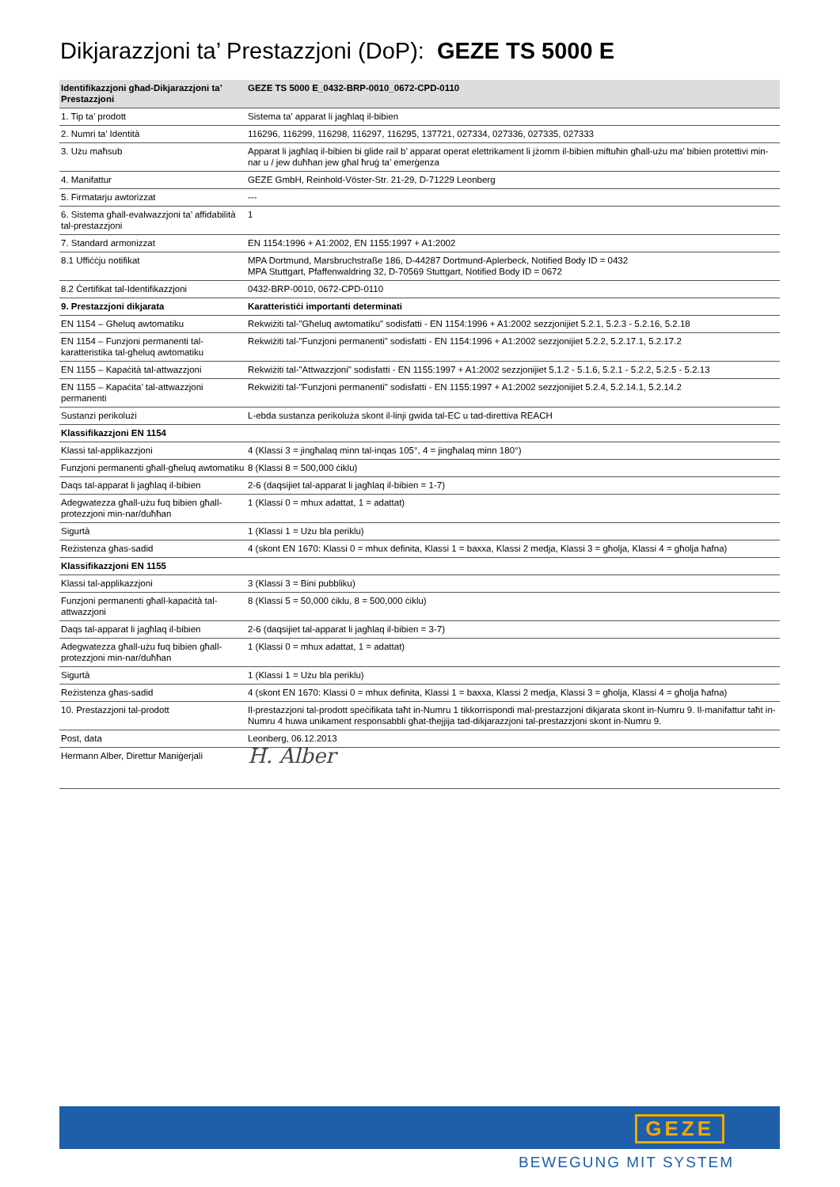Dikjarazzjoni ta’ Prestazzjoni (DoP): GEZE TS 5000 E
| Identifikazzjoni għad-Dikjarazzjoni ta’ Prestazzjoni | GEZE TS 5000 E_0432-BRP-0010_0672-CPD-0110 |
| --- | --- |
| 1. Tip ta’ prodott | Sistema ta’ apparat li jagħlaq il-bibien |
| 2. Numri ta’ Identità | 116296, 116299, 116298, 116297, 116295, 137721, 027334, 027336, 027335, 027333 |
| 3. Użu maħsub | Apparat li jagħlaq il-bibien bi glide rail b’ apparat operat elettrikament li jżomm il-bibien miftuħin għall-użu ma’ bibien protettivi min-nar u / jew duħħan jew għal ħruġ ta’ emerġenza |
| 4. Manifattur | GEZE GmbH, Reinhold-Vöster-Str. 21-29, D-71229 Leonberg |
| 5. Firmatarju awtorizzat | --- |
| 6. Sistema għall-evalwazzjoni ta’ affidabilità tal-prestazzjoni | 1 |
| 7. Standard armonizzat | EN 1154:1996 + A1:2002, EN 1155:1997 + A1:2002 |
| 8.1 Uffiċċju notifikat | MPA Dortmund, Marsbruchstraße 186, D-44287 Dortmund-Aplerbeck, Notified Body ID = 0432 MPA Stuttgart, Pfaffenwaldring 32, D-70569 Stuttgart, Notified Body ID = 0672 |
| 8.2 Ċertifikat tal-Identifikazzjoni | 0432-BRP-0010, 0672-CPD-0110 |
| 9. Prestazzjoni dikjarata | Karatteristiċi importanti determinati |
| EN 1154 – Għeluq awtomatiku | Rekwiżiti tal-"Għeluq awtomatiku" sodisfatti - EN 1154:1996 + A1:2002 sezzjonijiet 5.2.1, 5.2.3 - 5.2.16, 5.2.18 |
| EN 1154 – Funzjoni permanenti tal-karatteristika tal-għeluq awtomatiku | Rekwiżiti tal-"Funzjoni permanenti" sodisfatti - EN 1154:1996 + A1:2002 sezzjonijiet 5.2.2, 5.2.17.1, 5.2.17.2 |
| EN 1155 – Kapaċità tal-attwazzjoni | Rekwiżiti tal-"Attwazzjoni" sodisfatti - EN 1155:1997 + A1:2002 sezzjonijiet 5.1.2 - 5.1.6, 5.2.1 - 5.2.2, 5.2.5 - 5.2.13 |
| EN 1155 – Kapaċita’ tal-attwazzjoni permanenti | Rekwiżiti tal-"Funzjoni permanenti" sodisfatti - EN 1155:1997 + A1:2002 sezzjonijiet 5.2.4, 5.2.14.1, 5.2.14.2 |
| Sustanzi perikolużi | L-ebda sustanza perikoluża skont il-linji gwida tal-EC u tad-direttiva REACH |
| Klassifikazzjoni EN 1154 | |
| Klassi tal-applikazzjoni | 4 (Klassi 3 = jingħalaq minn tal-inqas 105°, 4 = jingħalaq minn 180°) |
| Funzjoni permanenti għall-għeluq awtomatiku | 8 (Klassi 8 = 500,000 ċiklu) |
| Daqs tal-apparat li jagħlaq il-bibien | 2-6 (daqsijiet tal-apparat li jagħlaq il-bibien = 1-7) |
| Adegwatezza għall-użu fuq bibien għall-protezzjoni min-nar/duħħan | 1 (Klassi 0 = mhux adattat, 1 = adattat) |
| Sigurtà | 1 (Klassi 1 = Użu bla periklu) |
| Reżistenza għas-sadid | 4 (skont EN 1670: Klassi 0 = mhux definita, Klassi 1 = baxxa, Klassi 2 medja, Klassi 3 = għolja, Klassi 4 = għolja ħafna) |
| Klassifikazzjoni EN 1155 | |
| Klassi tal-applikazzjoni | 3 (Klassi 3 = Bini pubbliku) |
| Funzjoni permanenti għall-kapaċità tal-attwazzjoni | 8 (Klassi 5 = 50,000 ċiklu, 8 = 500,000 ċiklu) |
| Daqs tal-apparat li jagħlaq il-bibien | 2-6 (daqsijiet tal-apparat li jagħlaq il-bibien = 3-7) |
| Adegwatezza għall-użu fuq bibien għall-protezzjoni min-nar/duħħan | 1 (Klassi 0 = mhux adattat, 1 = adattat) |
| Sigurtà | 1 (Klassi 1 = Użu bla periklu) |
| Reżistenza għas-sadid | 4 (skont EN 1670: Klassi 0 = mhux definita, Klassi 1 = baxxa, Klassi 2 medja, Klassi 3 = għolja, Klassi 4 = għolja ħafna) |
| 10. Prestazzjoni tal-prodott | Il-prestazzjoni tal-prodott speċifikata taħt in-Numru 1 tikkorrispondi mal-prestazzjoni dikjarata skont in-Numru 9. Il-manifattur taħt in-Numru 4 huwa unikament responsabbli għat-tħejjija tad-dikjarazzjoni tal-prestazzjoni skont in-Numru 9. |
| Post, data | Leonberg, 06.12.2013 |
| Hermann Alber, Direttur Maniġerjali | H. Alber |
GEZE
BEWEGUNG MIT SYSTEM